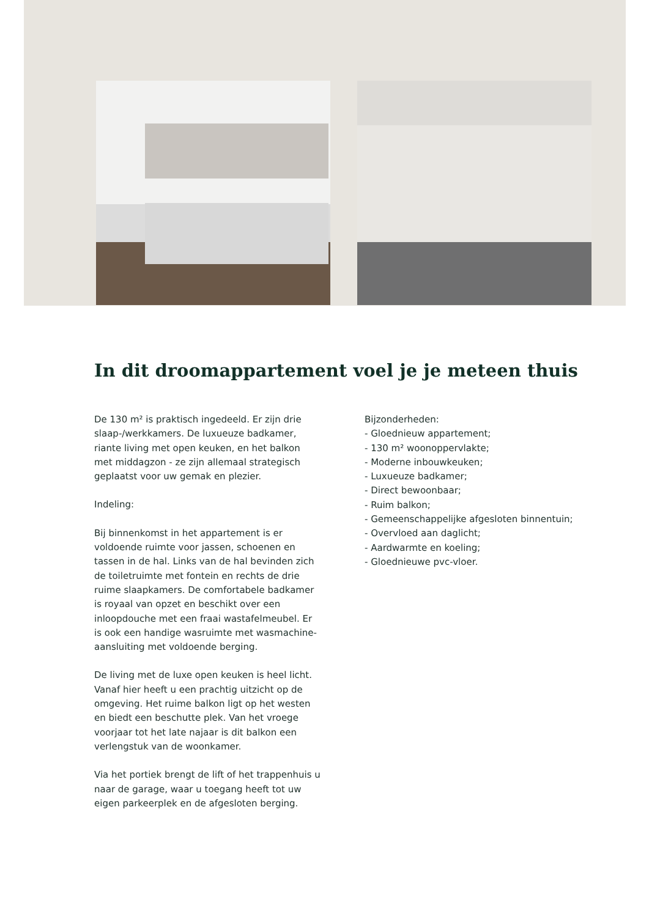In dit droomappartement voel je je meteen thuis
De 130 m² is praktisch ingedeeld. Er zijn drie slaap-/werkkamers. De luxueuze badkamer, riante living met open keuken, en het balkon met middagzon - ze zijn allemaal strategisch geplaatst voor uw gemak en plezier.
Indeling:
Bij binnenkomst in het appartement is er voldoende ruimte voor jassen, schoenen en tassen in de hal. Links van de hal bevinden zich de toiletruimte met fontein en rechts de drie ruime slaapkamers. De comfortabele badkamer is royaal van opzet en beschikt over een inloopdouche met een fraai wastafelmeubel. Er is ook een handige wasruimte met wasmachine-aansluiting met voldoende berging.
De living met de luxe open keuken is heel licht. Vanaf hier heeft u een prachtig uitzicht op de omgeving. Het ruime balkon ligt op het westen en biedt een beschutte plek. Van het vroege voorjaar tot het late najaar is dit balkon een verlengstuk van de woonkamer.
Via het portiek brengt de lift of het trappenhuis u naar de garage, waar u toegang heeft tot uw eigen parkeerplek en de afgesloten berging.
Bijzonderheden:
- Gloednieuw appartement;
- 130 m² woonoppervlakte;
- Moderne inbouwkeuken;
- Luxueuze badkamer;
- Direct bewoonbaar;
- Ruim balkon;
- Gemeenschappelijke afgesloten binnentuin;
- Overvloed aan daglicht;
- Aardwarmte en koeling;
- Gloednieuwe pvc-vloer.